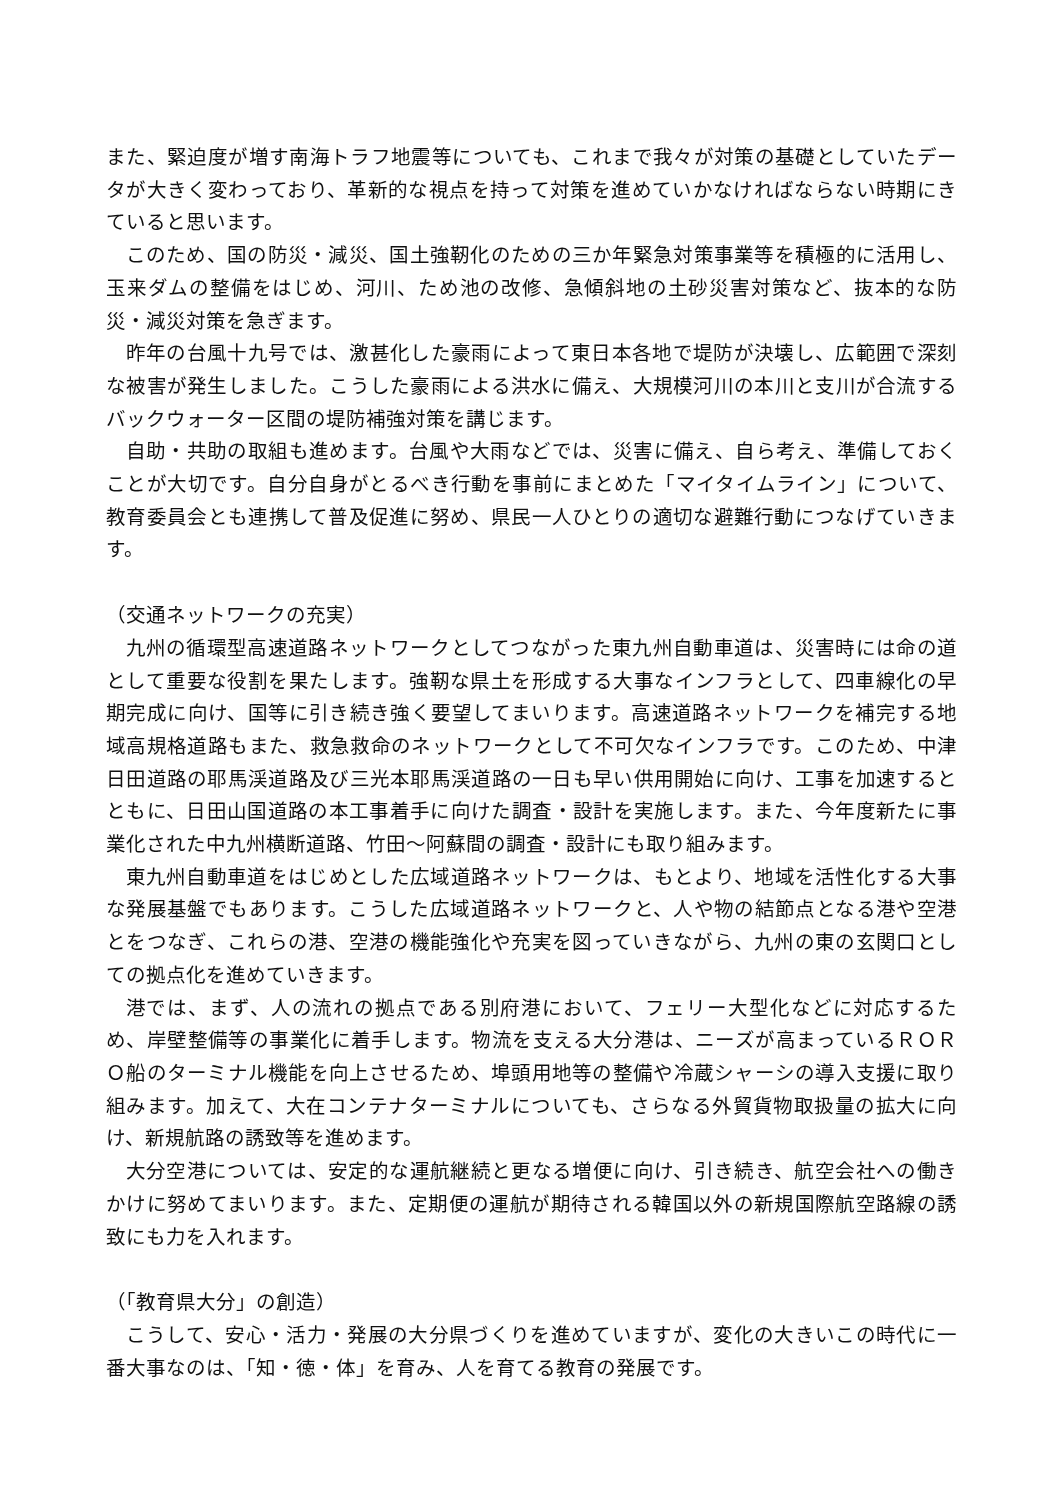また、緊迫度が増す南海トラフ地震等についても、これまで我々が対策の基礎としていたデータが大きく変わっており、革新的な視点を持って対策を進めていかなければならない時期にきていると思います。
このため、国の防災・減災、国土強靭化のための三か年緊急対策事業等を積極的に活用し、玉来ダムの整備をはじめ、河川、ため池の改修、急傾斜地の土砂災害対策など、抜本的な防災・減災対策を急ぎます。
昨年の台風十九号では、激甚化した豪雨によって東日本各地で堤防が決壊し、広範囲で深刻な被害が発生しました。こうした豪雨による洪水に備え、大規模河川の本川と支川が合流するバックウォーター区間の堤防補強対策を講じます。
自助・共助の取組も進めます。台風や大雨などでは、災害に備え、自ら考え、準備しておくことが大切です。自分自身がとるべき行動を事前にまとめた「マイタイムライン」について、教育委員会とも連携して普及促進に努め、県民一人ひとりの適切な避難行動につなげていきます。
（交通ネットワークの充実）
九州の循環型高速道路ネットワークとしてつながった東九州自動車道は、災害時には命の道として重要な役割を果たします。強靭な県土を形成する大事なインフラとして、四車線化の早期完成に向け、国等に引き続き強く要望してまいります。高速道路ネットワークを補完する地域高規格道路もまた、救急救命のネットワークとして不可欠なインフラです。このため、中津日田道路の耶馬渓道路及び三光本耶馬渓道路の一日も早い供用開始に向け、工事を加速するとともに、日田山国道路の本工事着手に向けた調査・設計を実施します。また、今年度新たに事業化された中九州横断道路、竹田～阿蘇間の調査・設計にも取り組みます。
東九州自動車道をはじめとした広域道路ネットワークは、もとより、地域を活性化する大事な発展基盤でもあります。こうした広域道路ネットワークと、人や物の結節点となる港や空港とをつなぎ、これらの港、空港の機能強化や充実を図っていきながら、九州の東の玄関口としての拠点化を進めていきます。
港では、まず、人の流れの拠点である別府港において、フェリー大型化などに対応するため、岸壁整備等の事業化に着手します。物流を支える大分港は、ニーズが高まっているＲＯＲＯ船のターミナル機能を向上させるため、埠頭用地等の整備や冷蔵シャーシの導入支援に取り組みます。加えて、大在コンテナターミナルについても、さらなる外貿貨物取扱量の拡大に向け、新規航路の誘致等を進めます。
大分空港については、安定的な運航継続と更なる増便に向け、引き続き、航空会社への働きかけに努めてまいります。また、定期便の運航が期待される韓国以外の新規国際航空路線の誘致にも力を入れます。
（「教育県大分」の創造）
こうして、安心・活力・発展の大分県づくりを進めていますが、変化の大きいこの時代に一番大事なのは、「知・徳・体」を育み、人を育てる教育の発展です。